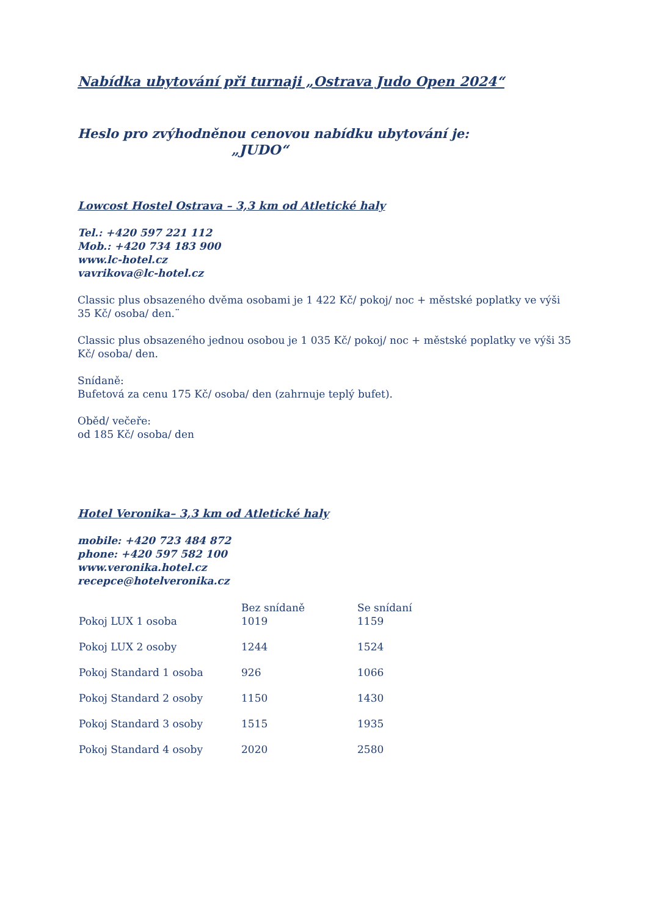Nabídka ubytování při turnaji „Ostrava Judo Open 2024“
Heslo pro zvýhodněnou cenovou nabídku ubytování je:
„JUDO“
Lowcost Hostel Ostrava – 3,3 km od Atletické haly
Tel.: +420 597 221 112
Mob.: +420 734 183 900
www.lc-hotel.cz
vavrikova@lc-hotel.cz
Classic plus obsazeného dvěma osobami je 1 422 Kč/ pokoj/ noc + městské poplatky ve výši 35 Kč/ osoba/ den.¨
Classic plus obsazeného jednou osobou je 1 035 Kč/ pokoj/ noc + městské poplatky ve výši 35 Kč/ osoba/ den.
Snídaně:
Bufetová za cenu 175 Kč/ osoba/ den (zahrnuje teplý bufet).
Oběd/ večeře:
od 185 Kč/ osoba/ den
Hotel Veronika– 3,3 km od Atletické haly
mobile: +420 723 484 872
phone: +420 597 582 100
www.veronika.hotel.cz
recepce@hotelveronika.cz
| | Bez snídaně | Se snídaní |
| --- | --- | --- |
| Pokoj LUX 1 osoba | 1019 | 1159 |
| Pokoj LUX 2 osoby | 1244 | 1524 |
| Pokoj Standard 1 osoba | 926 | 1066 |
| Pokoj Standard 2 osoby | 1150 | 1430 |
| Pokoj Standard 3 osoby | 1515 | 1935 |
| Pokoj Standard 4 osoby | 2020 | 2580 |